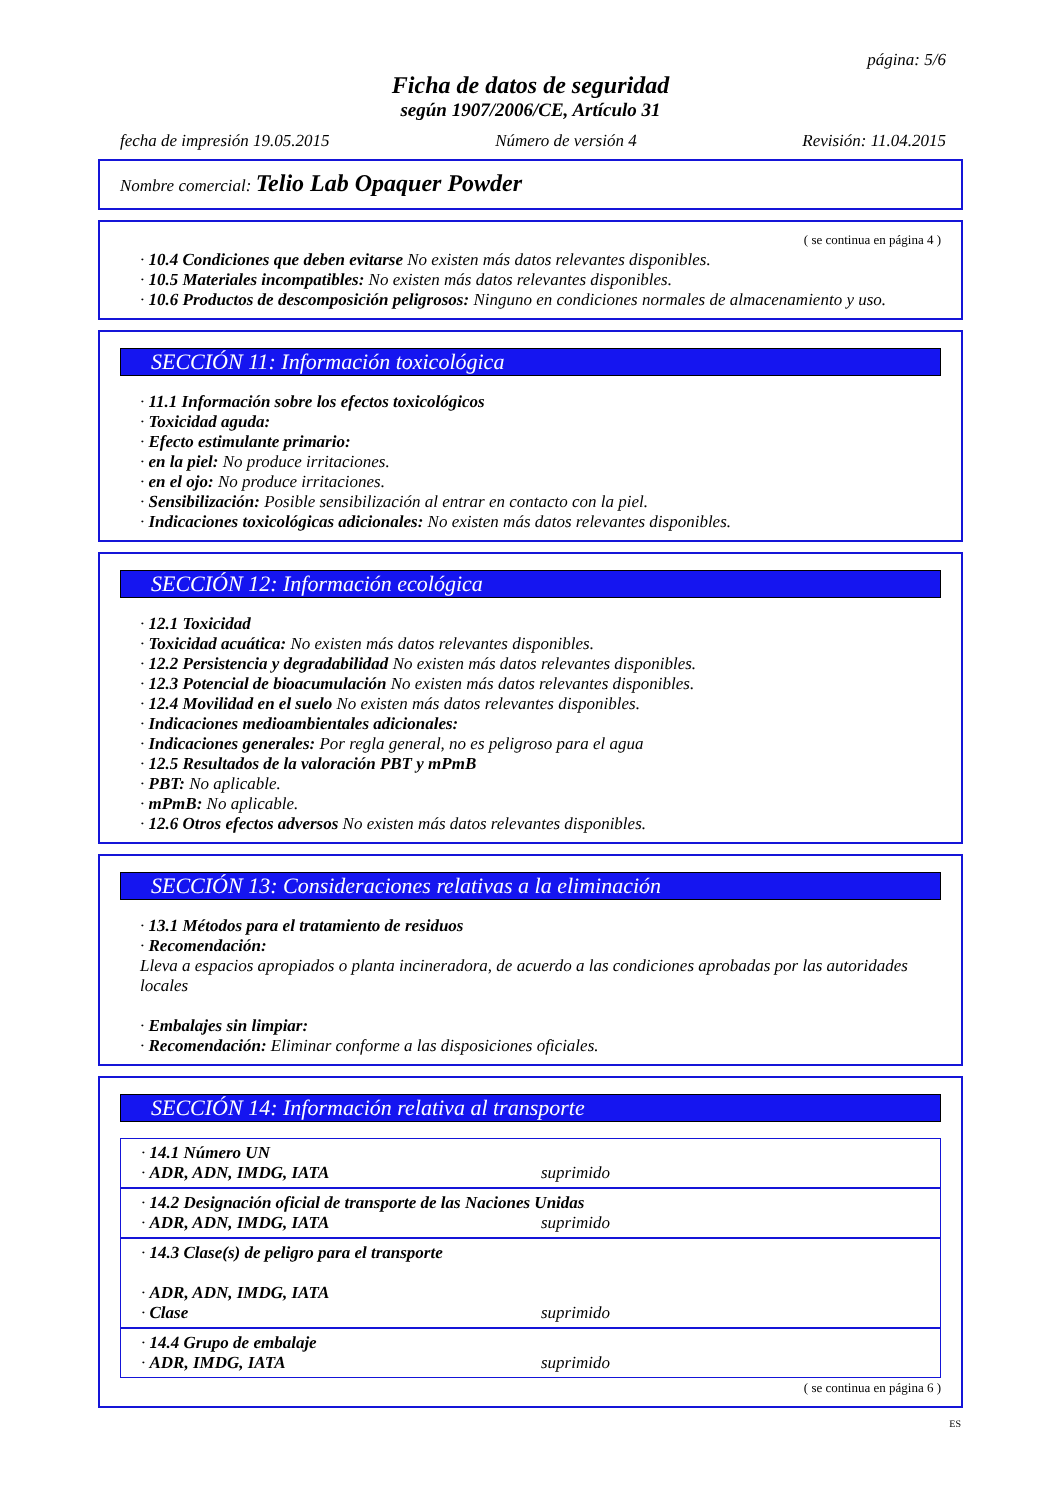página: 5/6
Ficha de datos de seguridad
según 1907/2006/CE, Artículo 31
fecha de impresión 19.05.2015 Número de versión 4 Revisión: 11.04.2015
Nombre comercial: Telio Lab Opaquer Powder
( se continua en página 4 )
· 10.4 Condiciones que deben evitarse No existen más datos relevantes disponibles.
· 10.5 Materiales incompatibles: No existen más datos relevantes disponibles.
· 10.6 Productos de descomposición peligrosos: Ninguno en condiciones normales de almacenamiento y uso.
SECCIÓN 11: Información toxicológica
· 11.1 Información sobre los efectos toxicológicos
· Toxicidad aguda:
· Efecto estimulante primario:
· en la piel: No produce irritaciones.
· en el ojo: No produce irritaciones.
· Sensibilización: Posible sensibilización al entrar en contacto con la piel.
· Indicaciones toxicológicas adicionales: No existen más datos relevantes disponibles.
SECCIÓN 12: Información ecológica
· 12.1 Toxicidad
· Toxicidad acuática: No existen más datos relevantes disponibles.
· 12.2 Persistencia y degradabilidad No existen más datos relevantes disponibles.
· 12.3 Potencial de bioacumulación No existen más datos relevantes disponibles.
· 12.4 Movilidad en el suelo No existen más datos relevantes disponibles.
· Indicaciones medioambientales adicionales:
· Indicaciones generales: Por regla general, no es peligroso para el agua
· 12.5 Resultados de la valoración PBT y mPmB
· PBT: No aplicable.
· mPmB: No aplicable.
· 12.6 Otros efectos adversos No existen más datos relevantes disponibles.
SECCIÓN 13: Consideraciones relativas a la eliminación
· 13.1 Métodos para el tratamiento de residuos
· Recomendación:
Lleva a espacios apropiados o planta incineradora, de acuerdo a las condiciones aprobadas por las autoridades locales
· Embalajes sin limpiar:
· Recomendación: Eliminar conforme a las disposiciones oficiales.
SECCIÓN 14: Información relativa al transporte
· 14.1 Número UN
· ADR, ADN, IMDG, IATA suprimido
· 14.2 Designación oficial de transporte de las Naciones Unidas
· ADR, ADN, IMDG, IATA suprimido
· 14.3 Clase(s) de peligro para el transporte
· ADR, ADN, IMDG, IATA
· Clase suprimido
· 14.4 Grupo de embalaje
· ADR, IMDG, IATA suprimido
( se continua en página 6 )
ES